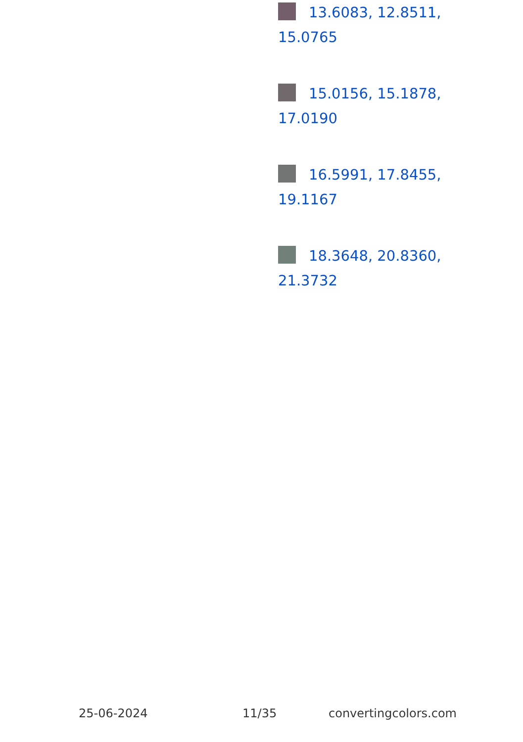13.6083, 12.8511, 15.0765
15.0156, 15.1878, 17.0190
16.5991, 17.8455, 19.1167
18.3648, 20.8360, 21.3732
25-06-2024 11/35 convertingcolors.com